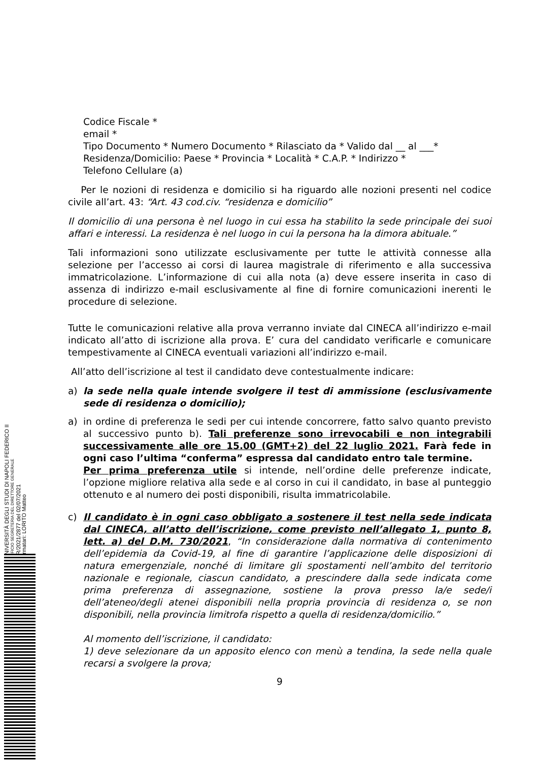Codice Fiscale *
email *
Tipo Documento * Numero Documento * Rilasciato da * Valido dal __ al ___*
Residenza/Domicilio: Paese * Provincia * Località * C.A.P. * Indirizzo *
Telefono Cellulare (a)
Per le nozioni di residenza e domicilio si ha riguardo alle nozioni presenti nel codice civile all’art. 43: “Art. 43 cod.civ. “residenza e domicilio”
Il domicilio di una persona è nel luogo in cui essa ha stabilito la sede principale dei suoi affari e interessi. La residenza è nel luogo in cui la persona ha la dimora abituale.”
Tali informazioni sono utilizzate esclusivamente per tutte le attività connesse alla selezione per l’accesso ai corsi di laurea magistrale di riferimento e alla successiva immatricolazione. L’informazione di cui alla nota (a) deve essere inserita in caso di assenza di indirizzo e-mail esclusivamente al fine di fornire comunicazioni inerenti le procedure di selezione.
Tutte le comunicazioni relative alla prova verranno inviate dal CINECA all’indirizzo e-mail indicato all’atto di iscrizione alla prova. E’ cura del candidato verificarle e comunicare tempestivamente al CINECA eventuali variazioni all’indirizzo e-mail.
All’atto dell’iscrizione al test il candidato deve contestualmente indicare:
a) la sede nella quale intende svolgere il test di ammissione (esclusivamente sede di residenza o domicilio);
a) in ordine di preferenza le sedi per cui intende concorrere, fatto salvo quanto previsto al successivo punto b). Tali preferenze sono irrevocabili e non integrabili successivamente alle ore 15.00 (GMT+2) del 22 luglio 2021. Farà fede in ogni caso l’ultima “conferma” espressa dal candidato entro tale termine.
Per prima preferenza utile si intende, nell’ordine delle preferenze indicate, l’opzione migliore relativa alla sede e al corso in cui il candidato, in base al punteggio ottenuto e al numero dei posti disponibili, risulta immatricolabile.
c) Il candidato è in ogni caso obbligato a sostenere il test nella sede indicata dal CINECA, all’atto dell’iscrizione, come previsto nell’allegato 1, punto 8, lett. a) del D.M. 730/2021, “In considerazione dalla normativa di contenimento dell’epidemia da Covid-19, al fine di garantire l’applicazione delle disposizioni di natura emergenziale, nonché di limitare gli spostamenti nell’ambito del territorio nazionale e regionale, ciascun candidato, a prescindere dalla sede indicata come prima preferenza di assegnazione, sostiene la prova presso la/e sede/i dell’ateneo/degli atenei disponibili nella propria provincia di residenza o, se non disponibili, nella provincia limitrofa rispetto a quella di residenza/domicilio.”
Al momento dell’iscrizione, il candidato:
1) deve selezionare da un apposito elenco con menù a tendina, la sede nella quale recarsi a svolgere la prova;
9
UNIVERSITÀ DEGLI STUDI DI NAPOLI FEDERICO II
UFFICIO SEGRETERIA DEL DIRETTORE GENERALE
DR/2021/2877 del 02/07/2021
Firmatari: LORITO Matteo